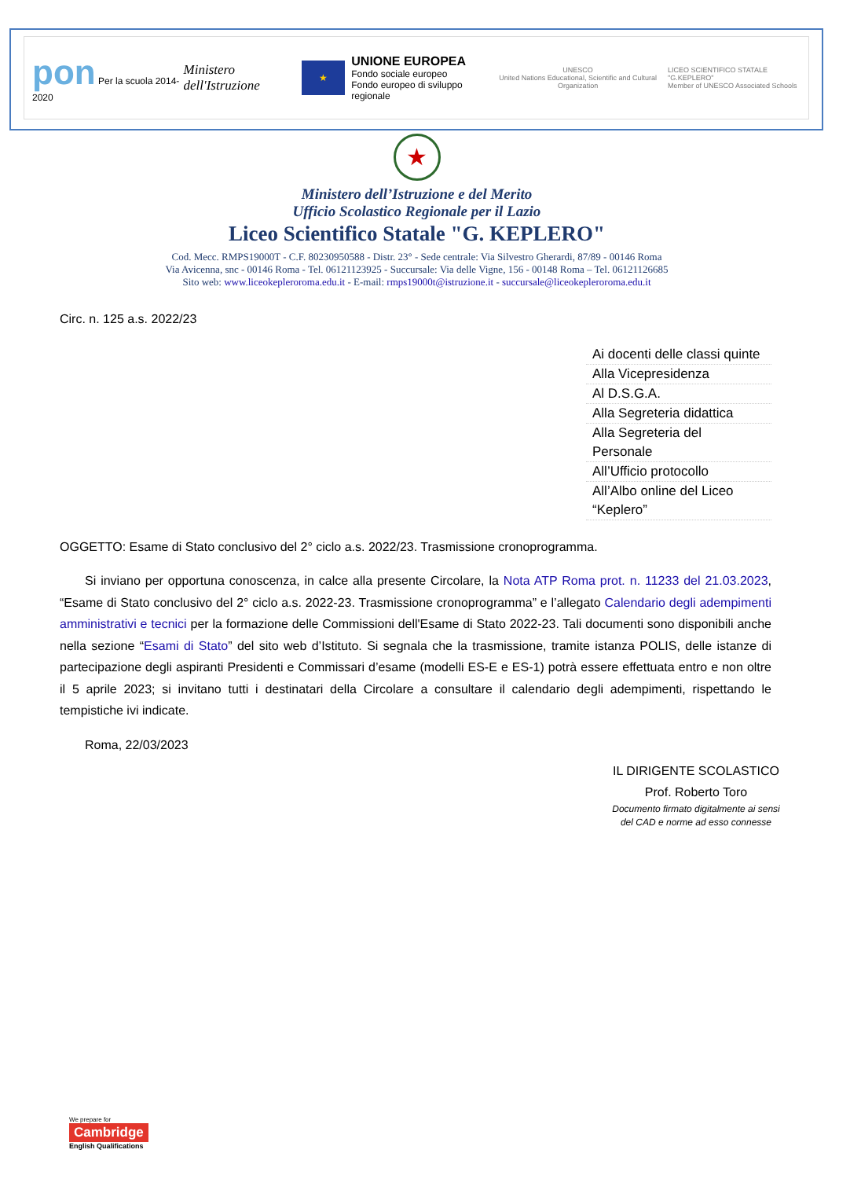pon Per la scuola 2014-2020
Ministero dell'Istruzione
★
UNIONE EUROPEA
Fondo sociale europeo
Fondo europeo di sviluppo regionale
UNESCO
United Nations Educational, Scientific and Cultural Organization
LICEO SCIENTIFICO STATALE "G.KEPLERO"
Member of UNESCO Associated Schools
★
Ministero dell’Istruzione e del Merito
Ufficio Scolastico Regionale per il Lazio
Liceo Scientifico Statale "G. KEPLERO"
Cod. Mecc. RMPS19000T - C.F. 80230950588 - Distr. 23° - Sede centrale: Via Silvestro Gherardi, 87/89 - 00146 Roma
Via Avicenna, snc - 00146 Roma - Tel. 06121123925 - Succursale: Via delle Vigne, 156 - 00148 Roma – Tel. 06121126685
Sito web: www.liceokepleroroma.edu.it - E-mail: rmps19000t@istruzione.it - succursale@liceokepleroroma.edu.it
Circ. n. 125 a.s. 2022/23
| Ai docenti delle classi quinte |
| Alla Vicepresidenza |
| Al D.S.G.A. |
| Alla Segreteria didattica |
| Alla Segreteria del Personale |
| All’Ufficio protocollo |
| All’Albo online del Liceo “Keplero” |
OGGETTO: Esame di Stato conclusivo del 2° ciclo a.s. 2022/23. Trasmissione cronoprogramma.
Si inviano per opportuna conoscenza, in calce alla presente Circolare, la Nota ATP Roma prot. n. 11233 del 21.03.2023, “Esame di Stato conclusivo del 2° ciclo a.s. 2022-23. Trasmissione cronoprogramma” e l’allegato Calendario degli adempimenti amministrativi e tecnici per la formazione delle Commissioni dell'Esame di Stato 2022-23. Tali documenti sono disponibili anche nella sezione “Esami di Stato” del sito web d’Istituto. Si segnala che la trasmissione, tramite istanza POLIS, delle istanze di partecipazione degli aspiranti Presidenti e Commissari d’esame (modelli ES-E e ES-1) potrà essere effettuata entro e non oltre il 5 aprile 2023; si invitano tutti i destinatari della Circolare a consultare il calendario degli adempimenti, rispettando le tempistiche ivi indicate.
Roma, 22/03/2023
IL DIRIGENTE SCOLASTICO
Prof. Roberto Toro
Documento firmato digitalmente ai sensi
del CAD e norme ad esso connesse
We prepare for
Cambridge
English Qualifications